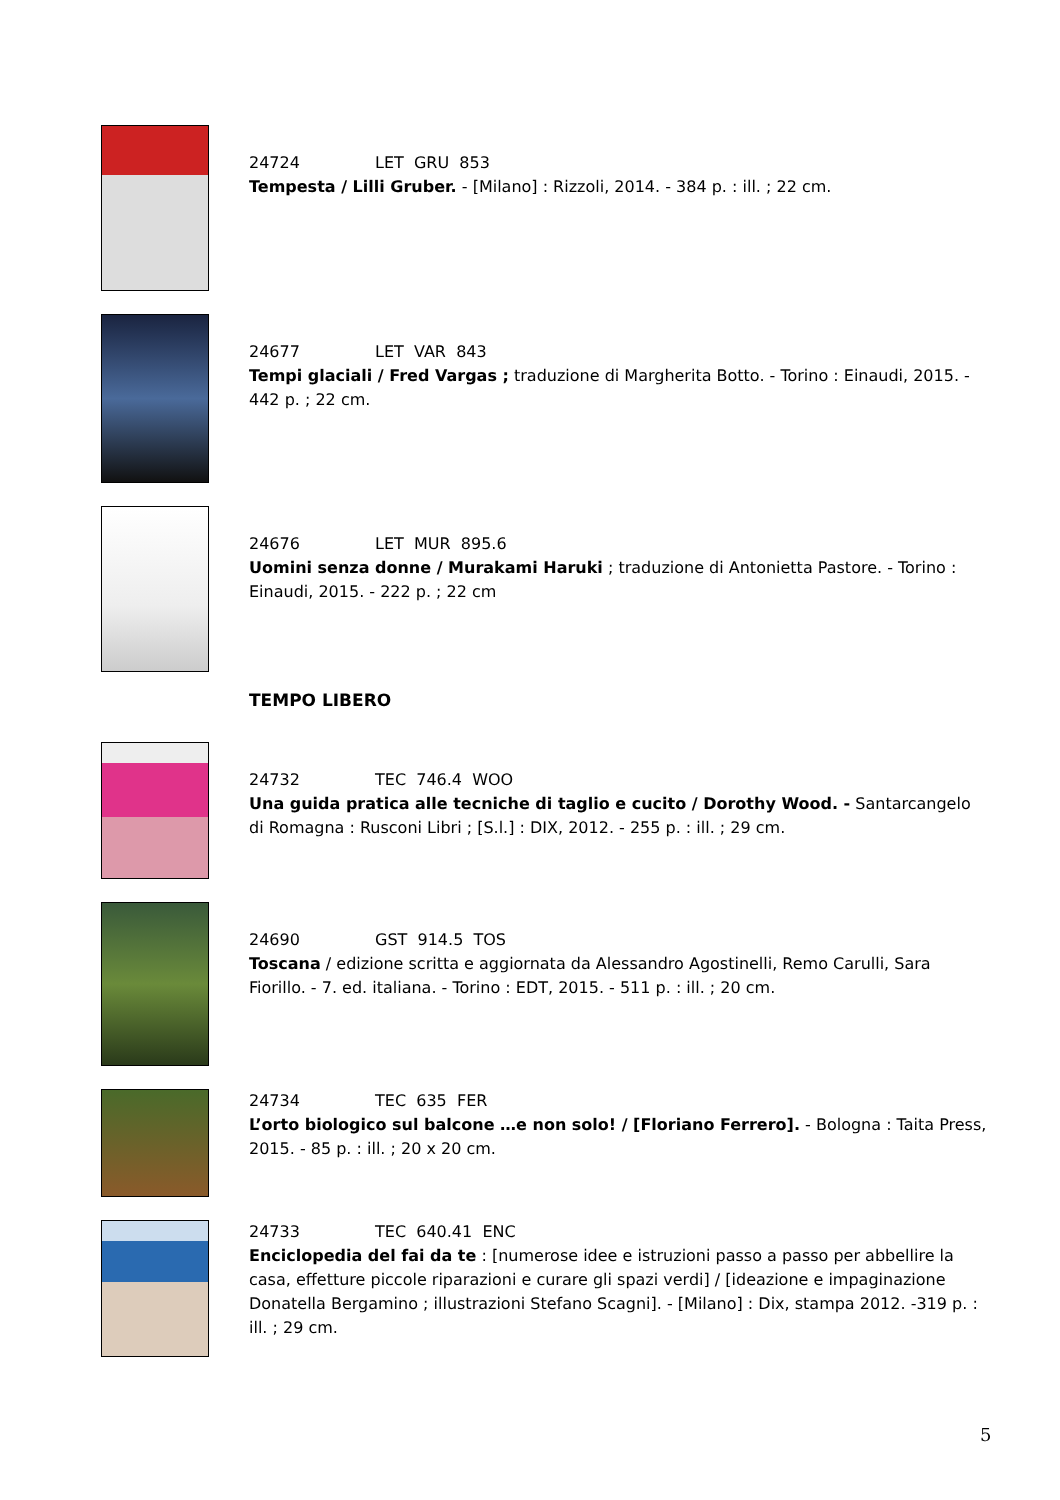24724 LET GRU 853
Tempesta / Lilli Gruber. - [Milano] : Rizzoli, 2014. - 384 p. : ill. ; 22 cm.
24677 LET VAR 843
Tempi glaciali / Fred Vargas ; traduzione di Margherita Botto. - Torino : Einaudi, 2015. - 442 p. ; 22 cm.
24676 LET MUR 895.6
Uomini senza donne / Murakami Haruki ; traduzione di Antonietta Pastore. - Torino : Einaudi, 2015. - 222 p. ; 22 cm
TEMPO LIBERO
24732 TEC 746.4 WOO
Una guida pratica alle tecniche di taglio e cucito / Dorothy Wood. - Santarcangelo di Romagna : Rusconi Libri ; [S.l.] : DIX, 2012. - 255 p. : ill. ; 29 cm.
24690 GST 914.5 TOS
Toscana / edizione scritta e aggiornata da Alessandro Agostinelli, Remo Carulli, Sara Fiorillo. - 7. ed. italiana. - Torino : EDT, 2015. - 511 p. : ill. ; 20 cm.
24734 TEC 635 FER
L’orto biologico sul balcone …e non solo! / [Floriano Ferrero]. - Bologna : Taita Press, 2015. - 85 p. : ill. ; 20 x 20 cm.
24733 TEC 640.41 ENC
Enciclopedia del fai da te : [numerose idee e istruzioni passo a passo per abbellire la casa, effetture piccole riparazioni e curare gli spazi verdi] / [ideazione e impaginazione Donatella Bergamino ; illustrazioni Stefano Scagni]. - [Milano] : Dix, stampa 2012. -319 p. : ill. ; 29 cm.
5